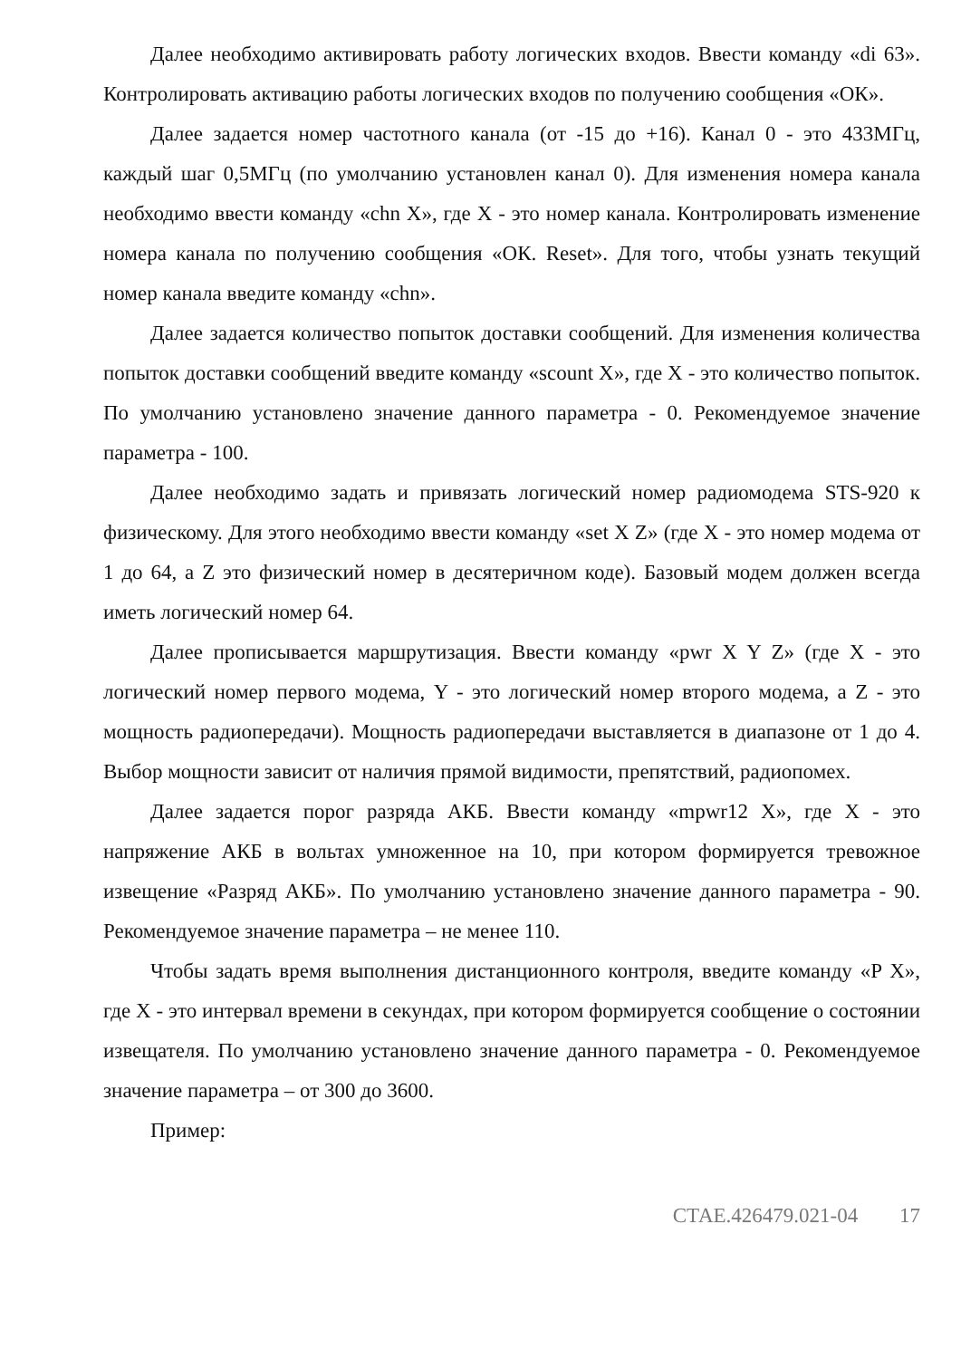Далее необходимо активировать работу логических входов. Ввести команду «di 63». Контролировать активацию работы логических входов по получению сообщения «ОК».
Далее задается номер частотного канала (от -15 до +16). Канал 0 - это 433МГц, каждый шаг 0,5МГц (по умолчанию установлен канал 0). Для изменения номера канала необходимо ввести команду «chn X», где X - это номер канала. Контролировать изменение номера канала по получению сообщения «ОК. Reset». Для того, чтобы узнать текущий номер канала введите команду «chn».
Далее задается количество попыток доставки сообщений. Для изменения количества попыток доставки сообщений введите команду «scount X», где X - это количество попыток. По умолчанию установлено значение данного параметра - 0. Рекомендуемое значение параметра - 100.
Далее необходимо задать и привязать логический номер радиомодема STS-920 к физическому. Для этого необходимо ввести команду «set X Z» (где X - это номер модема от 1 до 64, а Z это физический номер в десятеричном коде). Базовый модем должен всегда иметь логический номер 64.
Далее прописывается маршрутизация. Ввести команду «pwr X Y Z» (где X - это логический номер первого модема, Y - это логический номер второго модема, а Z - это мощность радиопередачи). Мощность радиопередачи выставляется в диапазоне от 1 до 4. Выбор мощности зависит от наличия прямой видимости, препятствий, радиопомех.
Далее задается порог разряда АКБ. Ввести команду «mpwr12 X», где X - это напряжение АКБ в вольтах умноженное на 10, при котором формируется тревожное извещение «Разряд АКБ». По умолчанию установлено значение данного параметра - 90. Рекомендуемое значение параметра – не менее 110.
Чтобы задать время выполнения дистанционного контроля, введите команду «P X», где X - это интервал времени в секундах, при котором формируется сообщение о состоянии извещателя. По умолчанию установлено значение данного параметра - 0. Рекомендуемое значение параметра – от 300 до 3600.
Пример:
СТАЕ.426479.021-04 17